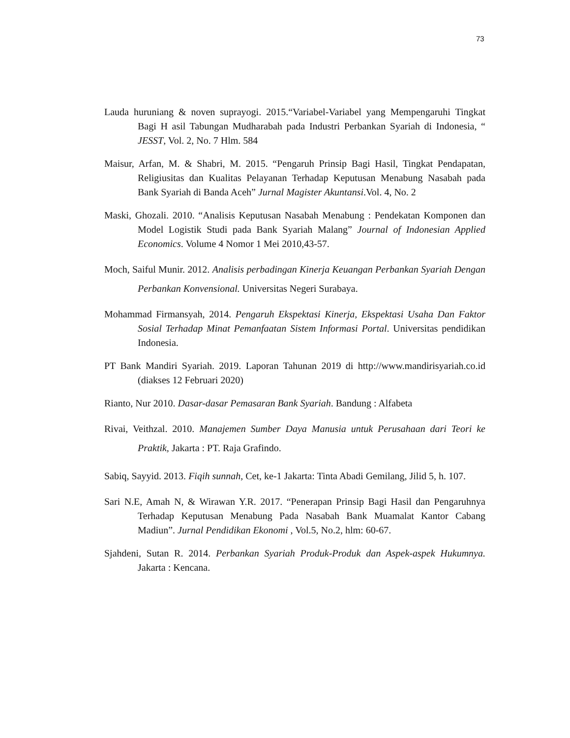73
Lauda huruniang & noven suprayogi. 2015.“Variabel-Variabel yang Mempengaruhi Tingkat Bagi H asil Tabungan Mudharabah pada Industri Perbankan Syariah di Indonesia, “ JESST, Vol. 2, No. 7 Hlm. 584
Maisur, Arfan, M. & Shabri, M. 2015. “Pengaruh Prinsip Bagi Hasil, Tingkat Pendapatan, Religiusitas dan Kualitas Pelayanan Terhadap Keputusan Menabung Nasabah pada Bank Syariah di Banda Aceh” Jurnal Magister Akuntansi.Vol. 4, No. 2
Maski, Ghozali. 2010. “Analisis Keputusan Nasabah Menabung : Pendekatan Komponen dan Model Logistik Studi pada Bank Syariah Malang” Journal of Indonesian Applied Economics. Volume 4 Nomor 1 Mei 2010,43-57.
Moch, Saiful Munir. 2012. Analisis perbadingan Kinerja Keuangan Perbankan Syariah Dengan Perbankan Konvensional. Universitas Negeri Surabaya.
Mohammad Firmansyah, 2014. Pengaruh Ekspektasi Kinerja, Ekspektasi Usaha Dan Faktor Sosial Terhadap Minat Pemanfaatan Sistem Informasi Portal. Universitas pendidikan Indonesia.
PT Bank Mandiri Syariah. 2019. Laporan Tahunan 2019 di http://www.mandirisyariah.co.id (diakses 12 Februari 2020)
Rianto, Nur 2010. Dasar-dasar Pemasaran Bank Syariah. Bandung : Alfabeta
Rivai, Veithzal. 2010. Manajemen Sumber Daya Manusia untuk Perusahaan dari Teori ke Praktik, Jakarta : PT. Raja Grafindo.
Sabiq, Sayyid. 2013. Fiqih sunnah, Cet, ke-1 Jakarta: Tinta Abadi Gemilang, Jilid 5, h. 107.
Sari N.E, Amah N, & Wirawan Y.R. 2017. “Penerapan Prinsip Bagi Hasil dan Pengaruhnya Terhadap Keputusan Menabung Pada Nasabah Bank Muamalat Kantor Cabang Madiun”. Jurnal Pendidikan Ekonomi , Vol.5, No.2, hlm: 60-67.
Sjahdeni, Sutan R. 2014. Perbankan Syariah Produk-Produk dan Aspek-aspek Hukumnya. Jakarta : Kencana.